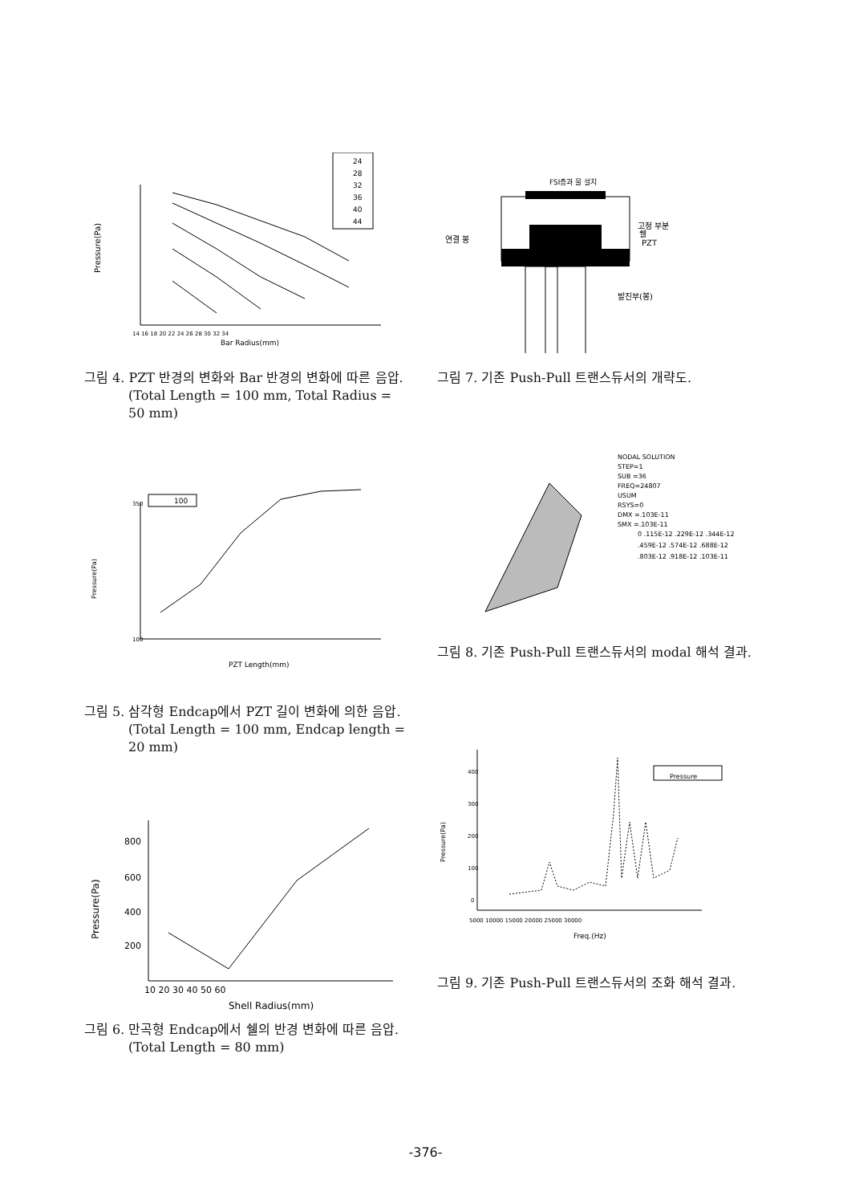Pressure(Pa)
Bar Radius(mm)
14 16 18 20 22 24 26 28 30 32 34
24
28
32
36
40
44
그림 4. PZT 반경의 변화와 Bar 반경의 변화에 따른 음압. (Total Length = 100 mm, Total Radius = 50 mm)
Pressure(Pa)
PZT Length(mm)
350
100
100
그림 5. 삼각형 Endcap에서 PZT 길이 변화에 의한 음압.(Total Length = 100 mm, Endcap length = 20 mm)
Pressure(Pa)
800
600
400
200
10 20 30 40 50 60
Shell Radius(mm)
그림 6. 만곡형 Endcap에서 쉘의 반경 변화에 따른 음압.(Total Length = 80 mm)
FSI층과 물 설치
고정 부분
쉘
연결 봉
PZT
발진부(봉)
그림 7. 기존 Push-Pull 트랜스듀서의 개략도.
NODAL SOLUTION
STEP=1
SUB =36
FREQ=24807
USUM
RSYS=0
DMX =.103E-11
SMX =.103E-11
0 .115E-12 .229E-12 .344E-12
.459E-12 .574E-12 .688E-12
.803E-12 .918E-12 .103E-11
그림 8. 기존 Push-Pull 트랜스듀서의 modal 해석 결과.
Pressure(Pa)
400
300
200
100
0
5000 10000 15000 20000 25000 30000
Freq.(Hz)
Pressure
그림 9. 기존 Push-Pull 트랜스듀서의 조화 해석 결과.
-376-